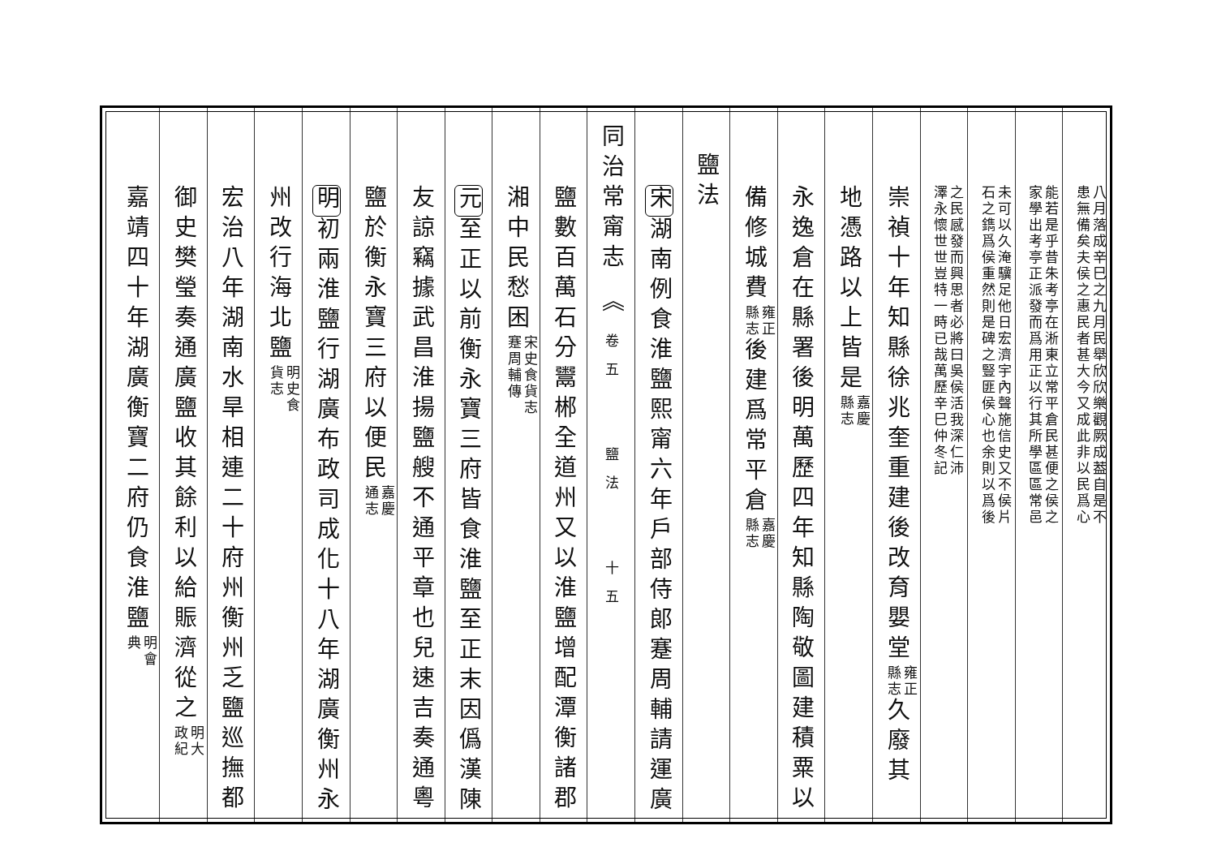八月落成辛巳之九月民舉欣欣樂觀厥成葢自是不
患無備矣夫侯之惠民者甚大今又成此非以民爲心
能若是乎昔朱考亭在淅東立常平倉民甚便之侯之
家學出考亭正派發而爲用正以行其所學區區常邑
未可以久淹驥足他日宏濟宇內聲施信史又不侯片
石之鐫爲侯重然則是碑之豎匪侯心也余則以爲後
之民感發而興思者必將曰吳侯活我深仁沛
澤永懷世世豈特一時已哉萬歷辛巳仲冬記
崇禎十年知縣徐兆奎重建後改育嬰堂雍正
縣志久廢其
地憑路以上皆是嘉慶
縣志
永逸倉在縣署後明萬歷四年知縣陶敬圖建積粟以
備修城費雍正
縣志後建爲常平倉嘉慶
縣志
鹽法
宋湖南例食淮鹽熙甯六年戶部侍郎蹇周輔請運廣
同治常甯志 ︽ 卷五　　鹽法　　十五
鹽數百萬石分鬻郴全道州又以淮鹽增配潭衡諸郡
湘中民愁困宋史食貨志
蹇周輔傳
元至正以前衡永寶三府皆食淮鹽至正末因僞漢陳
友諒竊據武昌淮揚鹽艘不通平章也兒速吉奏通粵
鹽於衡永寶三府以便民嘉慶
通志
明初兩淮鹽行湖廣布政司成化十八年湖廣衡州永
州改行海北鹽明史食
貨志
宏治八年湖南水旱相連二十府州衡州乏鹽巡撫都
御史樊瑩奏通廣鹽收其餘利以給賑濟從之明大
政紀
嘉靖四十年湖廣衡寶二府仍食淮鹽明會
典